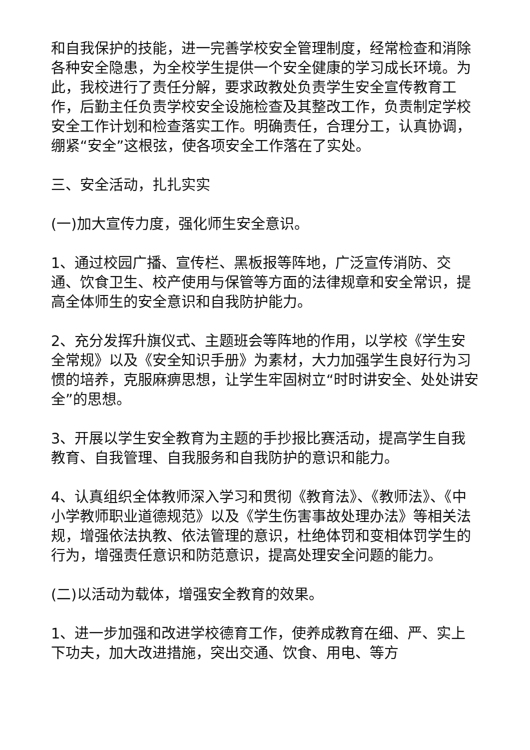和自我保护的技能，进一完善学校安全管理制度，经常检查和消除各种安全隐患，为全校学生提供一个安全健康的学习成长环境。为此，我校进行了责任分解，要求政教处负责学生安全宣传教育工作，后勤主任负责学校安全设施检查及其整改工作，负责制定学校安全工作计划和检查落实工作。明确责任，合理分工，认真协调，绷紧“安全”这根弦，使各项安全工作落在了实处。
三、安全活动，扎扎实实
(一)加大宣传力度，强化师生安全意识。
1、通过校园广播、宣传栏、黑板报等阵地，广泛宣传消防、交通、饮食卫生、校产使用与保管等方面的法律规章和安全常识，提高全体师生的安全意识和自我防护能力。
2、充分发挥升旗仪式、主题班会等阵地的作用，以学校《学生安全常规》以及《安全知识手册》为素材，大力加强学生良好行为习惯的培养，克服麻痹思想，让学生牢固树立“时时讲安全、处处讲安全”的思想。
3、开展以学生安全教育为主题的手抄报比赛活动，提高学生自我教育、自我管理、自我服务和自我防护的意识和能力。
4、认真组织全体教师深入学习和贯彻《教育法》、《教师法》、《中小学教师职业道德规范》以及《学生伤害事故处理办法》等相关法规，增强依法执教、依法管理的意识，杜绝体罚和变相体罚学生的行为，增强责任意识和防范意识，提高处理安全问题的能力。
(二)以活动为载体，增强安全教育的效果。
1、进一步加强和改进学校德育工作，使养成教育在细、严、实上下功夫，加大改进措施，突出交通、饮食、用电、等方